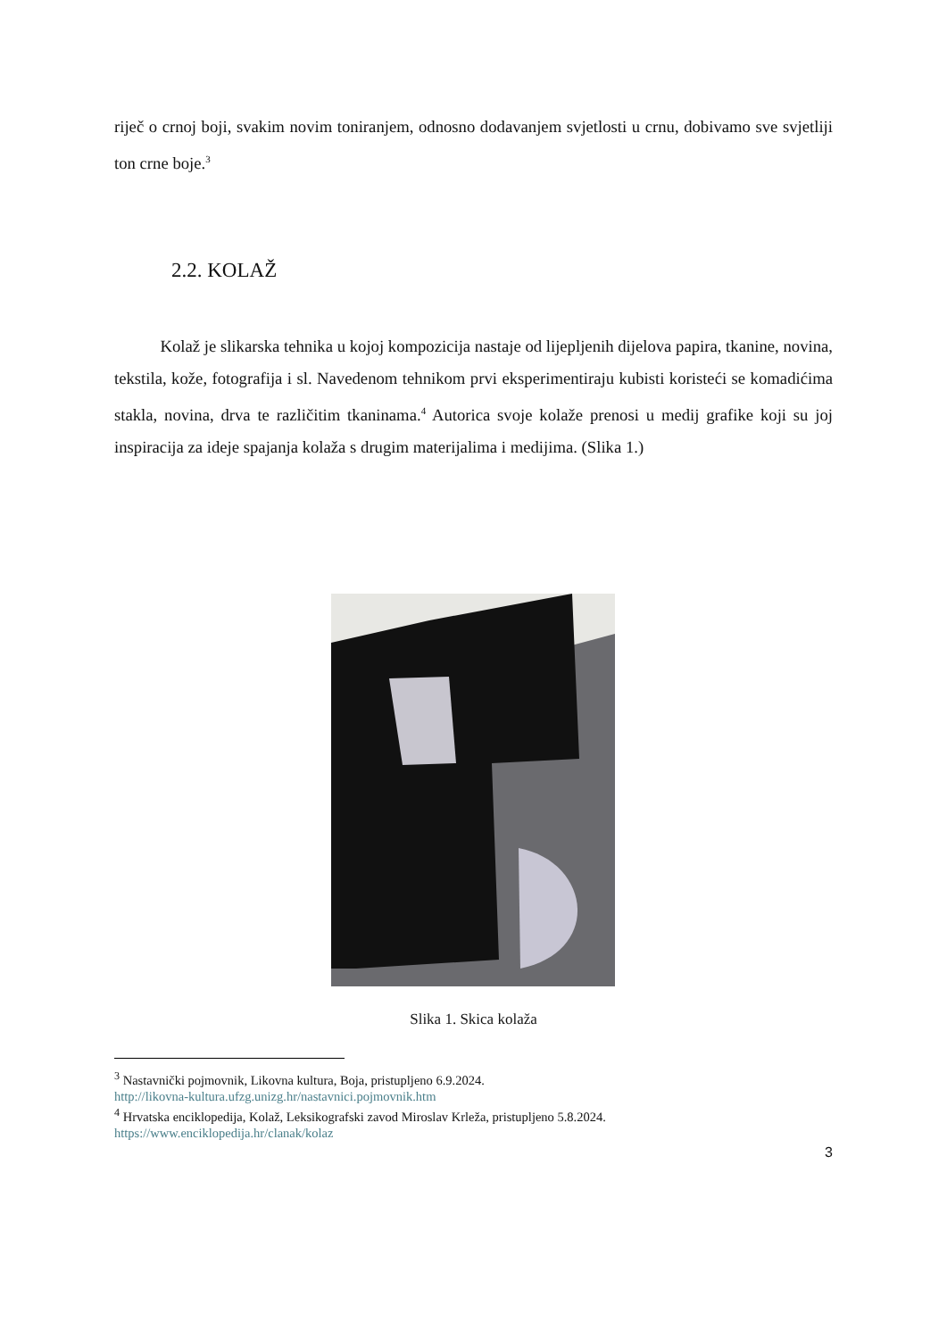riječ o crnoj boji, svakim novim toniranjem, odnosno dodavanjem svjetlosti u crnu, dobivamo sve svjetliji ton crne boje.<sup>3</sup>
2.2. KOLAŽ
Kolaž je slikarska tehnika u kojoj kompozicija nastaje od lijepljenih dijelova papira, tkanine, novina, tekstila, kože, fotografija i sl. Navedenom tehnikom prvi eksperimentiraju kubisti koristeći se komadićima stakla, novina, drva te različitim tkaninama.<sup>4</sup> Autorica svoje kolaže prenosi u medij grafike koji su joj inspiracija za ideje spajanja kolaža s drugim materijalima i medijima. (Slika 1.)
Slika 1. Skica kolaža
<sup>3</sup> Nastavnički pojmovnik, Likovna kultura, Boja, pristupljeno 6.9.2024.
http://likovna-kultura.ufzg.unizg.hr/nastavnici.pojmovnik.htm
<sup>4</sup> Hrvatska enciklopedija, Kolaž, Leksikografski zavod Miroslav Krleža, pristupljeno 5.8.2024.
https://www.enciklopedija.hr/clanak/kolaz
3